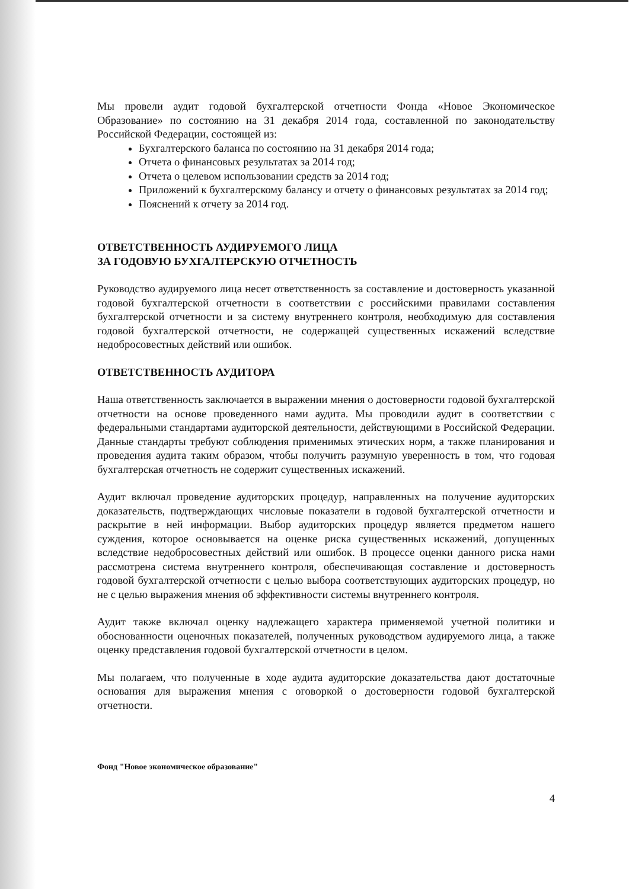Мы провели аудит годовой бухгалтерской отчетности Фонда «Новое Экономическое Образование» по состоянию на 31 декабря 2014 года, составленной по законодательству Российской Федерации, состоящей из:
Бухгалтерского баланса по состоянию на 31 декабря 2014 года;
Отчета о финансовых результатах за 2014 год;
Отчета о целевом использовании средств за 2014 год;
Приложений к бухгалтерскому балансу и отчету о финансовых результатах за 2014 год;
Пояснений к отчету за 2014 год.
ОТВЕТСТВЕННОСТЬ АУДИРУЕМОГО ЛИЦА
ЗА ГОДОВУЮ БУХГАЛТЕРСКУЮ ОТЧЕТНОСТЬ
Руководство аудируемого лица несет ответственность за составление и достоверность указанной годовой бухгалтерской отчетности в соответствии с российскими правилами составления бухгалтерской отчетности и за систему внутреннего контроля, необходимую для составления годовой бухгалтерской отчетности, не содержащей существенных искажений вследствие недобросовестных действий или ошибок.
ОТВЕТСТВЕННОСТЬ АУДИТОРА
Наша ответственность заключается в выражении мнения о достоверности годовой бухгалтерской отчетности на основе проведенного нами аудита. Мы проводили аудит в соответствии с федеральными стандартами аудиторской деятельности, действующими в Российской Федерации. Данные стандарты требуют соблюдения применимых этических норм, а также планирования и проведения аудита таким образом, чтобы получить разумную уверенность в том, что годовая бухгалтерская отчетность не содержит существенных искажений.
Аудит включал проведение аудиторских процедур, направленных на получение аудиторских доказательств, подтверждающих числовые показатели в годовой бухгалтерской отчетности и раскрытие в ней информации. Выбор аудиторских процедур является предметом нашего суждения, которое основывается на оценке риска существенных искажений, допущенных вследствие недобросовестных действий или ошибок. В процессе оценки данного риска нами рассмотрена система внутреннего контроля, обеспечивающая составление и достоверность годовой бухгалтерской отчетности с целью выбора соответствующих аудиторских процедур, но не с целью выражения мнения об эффективности системы внутреннего контроля.
Аудит также включал оценку надлежащего характера применяемой учетной политики и обоснованности оценочных показателей, полученных руководством аудируемого лица, а также оценку представления годовой бухгалтерской отчетности в целом.
Мы полагаем, что полученные в ходе аудита аудиторские доказательства дают достаточные основания для выражения мнения с оговоркой о достоверности годовой бухгалтерской отчетности.
Фонд "Новое экономическое образование"
4